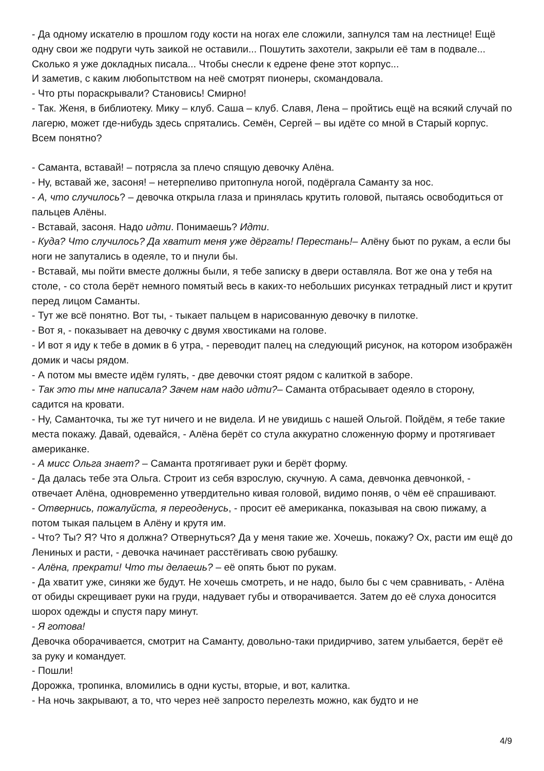- Да одному искателю в прошлом году кости на ногах еле сложили, запнулся там на лестнице! Ещё одну свои же подруги чуть заикой не оставили... Пошутить захотели, закрыли её там в подвале... Сколько я уже докладных писала... Чтобы снесли к едрене фене этот корпус...
И заметив, с каким любопытством на неё смотрят пионеры, скомандовала.
- Что рты пораскрывали? Становись! Смирно!
- Так. Женя, в библиотеку. Мику – клуб. Саша – клуб. Славя, Лена – пройтись ещё на всякий случай по лагерю, может где-нибудь здесь спрятались. Семён, Сергей – вы идёте со мной в Старый корпус. Всем понятно?
- Саманта, вставай! – потрясла за плечо спящую девочку Алёна.
- Ну, вставай же, засоня! – нетерпеливо притопнула ногой, подёргала Саманту за нос.
- А, что случилось? – девочка открыла глаза и принялась крутить головой, пытаясь освободиться от пальцев Алёны.
- Вставай, засоня. Надо идти. Понимаешь? Идти.
- Куда? Что случилось? Да хватит меня уже дёргать! Перестань!– Алёну бьют по рукам, а если бы ноги не запутались в одеяле, то и пнули бы.
- Вставай, мы пойти вместе должны были, я тебе записку в двери оставляла. Вот же она у тебя на столе, - со стола берёт немного помятый весь в каких-то небольших рисунках тетрадный лист и крутит перед лицом Саманты.
- Тут же всё понятно. Вот ты, - тыкает пальцем в нарисованную девочку в пилотке.
- Вот я, - показывает на девочку с двумя хвостиками на голове.
- И вот я иду к тебе в домик в 6 утра, - переводит палец на следующий рисунок, на котором изображён домик и часы рядом.
- А потом мы вместе идём гулять, - две девочки стоят рядом с калиткой в заборе.
- Так это ты мне написала? Зачем нам надо идти?– Саманта отбрасывает одеяло в сторону, садится на кровати.
- Ну, Самантoчка, ты же тут ничего и не видела. И не увидишь с нашей Ольгой. Пойдём, я тебе такие места покажу. Давай, одевайся, - Алёна берёт со стула аккуратно сложенную форму и протягивает американке.
- А мисс Ольга знает? – Саманта протягивает руки и берёт форму.
- Да далась тебе эта Ольга. Строит из себя взрослую, скучную. А сама, девчонка девчонкой, - отвечает Алёна, одновременно утвердительно кивая головой, видимо поняв, о чём её спрашивают.
- Отвернись, пожалуйста, я переоденусь, - просит её американка, показывая на свою пижаму, а потом тыкая пальцем в Алёну и крутя им.
- Что? Ты? Я? Что я должна? Отвернуться? Да у меня такие же. Хочешь, покажу? Ох, расти им ещё до Лениных и расти, - девочка начинает расстёгивать свою рубашку.
- Алёна, прекрати! Что ты делаешь? – её опять бьют по рукам.
- Да хватит уже, синяки же будут. Не хочешь смотреть, и не надо, было бы с чем сравнивать, - Алёна от обиды скрещивает руки на груди, надувает губы и отворачивается. Затем до её слуха доносится шорох одежды и спустя пару минут.
- Я готова!
Девочка оборачивается, смотрит на Саманту, довольно-таки придирчиво, затем улыбается, берёт её за руку и командует.
- Пошли!
Дорожка, тропинка, вломились в одни кусты, вторые, и вот, калитка.
- На ночь закрывают, а то, что через неё запросто перелезть можно, как будто и не
4/9